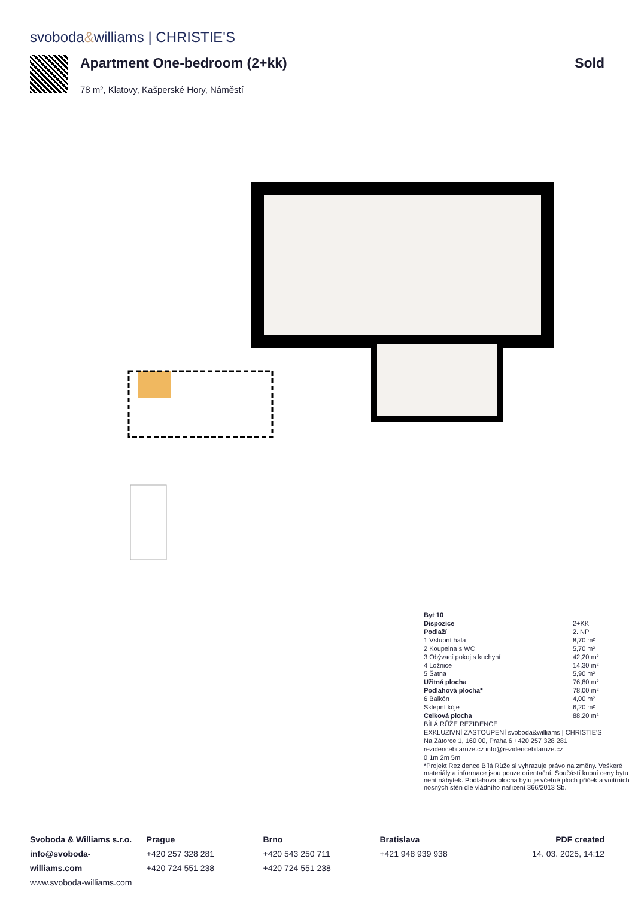svoboda&williams | CHRISTIE'S
Apartment One-bedroom (2+kk)
78 m², Klatovy, Kašperské Hory, Náměstí
Sold
| Byt 10 | |
| Dispozice | 2+KK |
| Podlaží | 2. NP |
| 1 Vstupní hala | 8,70 m² |
| 2 Koupelna s WC | 5,70 m² |
| 3 Obývací pokoj s kuchyní | 42,20 m² |
| 4 Ložnice | 14,30 m² |
| 5 Šatna | 5,90 m² |
| Užitná plocha | 76,80 m² |
| Podlahová plocha* | 78,00 m² |
| 6 Balkón | 4,00 m² |
| Sklepní kóje | 6,20 m² |
| Celková plocha | 88,20 m² |
| BÍLÁ RŮŽE REZIDENCE | |
| EXKLUZIVNÍ ZASTOUPENÍ svoboda&williams / CHRISTIE'S | |
| Na Zátorce 1, 160 00, Praha 6 +420 257 328 281 | |
| rezidencebilaruze.cz info@rezidencebilaruze.cz | |
| 0 1m 2m 5m | |
| *Projekt Rezidence Bílá Růže si vyhrazuje právo na změny. Veškeré materiály a informace jsou pouze orientační. Součástí kupní ceny bytu není nábytek. Podlahová plocha bytu je včetně ploch příček a vnitřních nosných stěn dle vládního nařízení 366/2013 Sb. | |
Svoboda & Williams s.r.o.
info@svoboda-williams.com
www.svoboda-williams.com
Prague
+420 257 328 281
+420 724 551 238
Brno
+420 543 250 711
+420 724 551 238
Bratislava
+421 948 939 938
PDF created
14. 03. 2025, 14:12